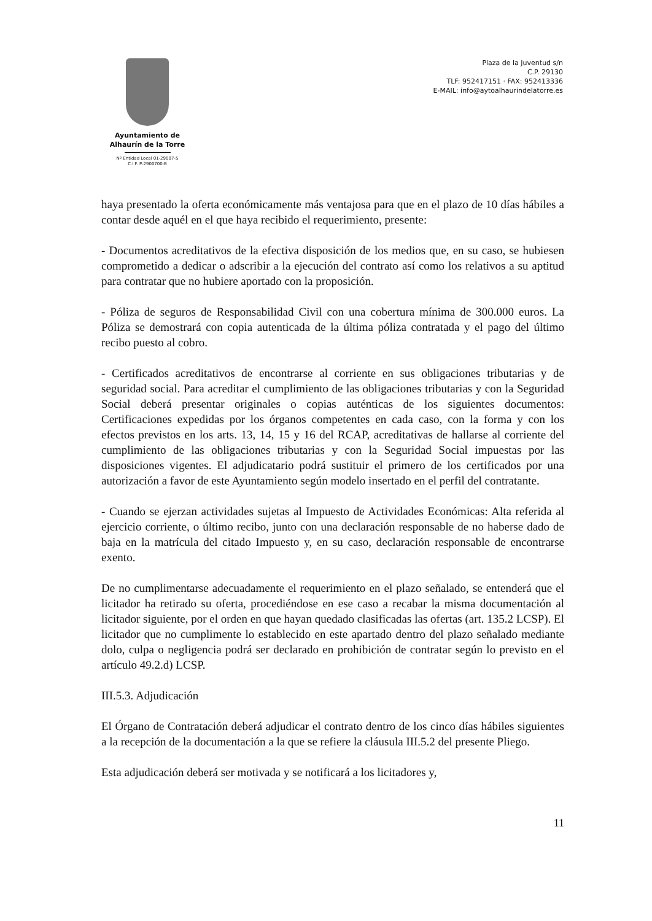Ayuntamiento de
Alhaurín de la Torre
Nº Entidad Local 01-29007-5
C.I.F. P-2900700-B
Plaza de la Juventud s/n
C.P. 29130
TLF: 952417151 · FAX: 952413336
E-MAIL: info@aytoalhaurindelatorre.es
haya presentado la oferta económicamente más ventajosa para que en el plazo de 10 días hábiles a contar desde aquél en el que haya recibido el requerimiento, presente:
- Documentos acreditativos de la efectiva disposición de los medios que, en su caso, se hubiesen comprometido a dedicar o adscribir a la ejecución del contrato así como los relativos a su aptitud para contratar que no hubiere aportado con la proposición.
- Póliza de seguros de Responsabilidad Civil con una cobertura mínima de 300.000 euros. La Póliza se demostrará con copia autenticada de la última póliza contratada y el pago del último recibo puesto al cobro.
- Certificados acreditativos de encontrarse al corriente en sus obligaciones tributarias y de seguridad social. Para acreditar el cumplimiento de las obligaciones tributarias y con la Seguridad Social deberá presentar originales o copias auténticas de los siguientes documentos: Certificaciones expedidas por los órganos competentes en cada caso, con la forma y con los efectos previstos en los arts. 13, 14, 15 y 16 del RCAP, acreditativas de hallarse al corriente del cumplimiento de las obligaciones tributarias y con la Seguridad Social impuestas por las disposiciones vigentes. El adjudicatario podrá sustituir el primero de los certificados por una autorización a favor de este Ayuntamiento según modelo insertado en el perfil del contratante.
- Cuando se ejerzan actividades sujetas al Impuesto de Actividades Económicas: Alta referida al ejercicio corriente, o último recibo, junto con una declaración responsable de no haberse dado de baja en la matrícula del citado Impuesto y, en su caso, declaración responsable de encontrarse exento.
De no cumplimentarse adecuadamente el requerimiento en el plazo señalado, se entenderá que el licitador ha retirado su oferta, procediéndose en ese caso a recabar la misma documentación al licitador siguiente, por el orden en que hayan quedado clasificadas las ofertas (art. 135.2 LCSP). El licitador que no cumplimente lo establecido en este apartado dentro del plazo señalado mediante dolo, culpa o negligencia podrá ser declarado en prohibición de contratar según lo previsto en el artículo 49.2.d) LCSP.
III.5.3. Adjudicación
El Órgano de Contratación deberá adjudicar el contrato dentro de los cinco días hábiles siguientes a la recepción de la documentación a la que se refiere la cláusula III.5.2 del presente Pliego.
Esta adjudicación deberá ser motivada y se notificará a los licitadores y,
11